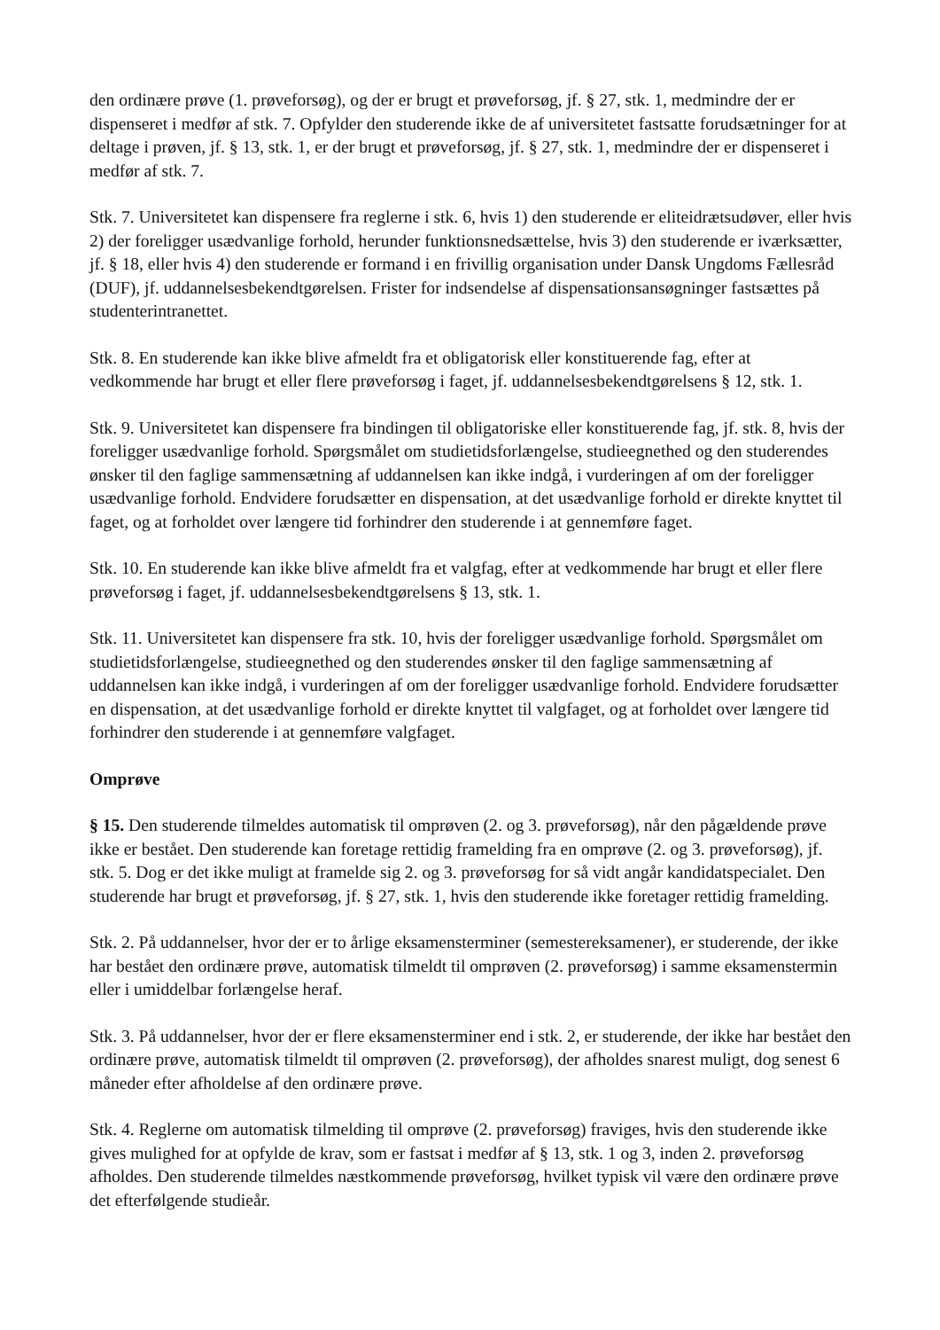den ordinære prøve (1. prøveforsøg), og der er brugt et prøveforsøg, jf. § 27, stk. 1, medmindre der er dispenseret i medfør af stk. 7. Opfylder den studerende ikke de af universitetet fastsatte forudsætninger for at deltage i prøven, jf. § 13, stk. 1, er der brugt et prøveforsøg, jf. § 27, stk. 1, medmindre der er dispenseret i medfør af stk. 7.
Stk. 7. Universitetet kan dispensere fra reglerne i stk. 6, hvis 1) den studerende er eliteidrætsudøver, eller hvis 2) der foreligger usædvanlige forhold, herunder funktionsnedsættelse, hvis 3) den studerende er iværksætter, jf. § 18, eller hvis 4) den studerende er formand i en frivillig organisation under Dansk Ungdoms Fællesråd (DUF), jf. uddannelsesbekendtgørelsen. Frister for indsendelse af dispensationsansøgninger fastsættes på studenterintranettet.
Stk. 8. En studerende kan ikke blive afmeldt fra et obligatorisk eller konstituerende fag, efter at vedkommende har brugt et eller flere prøveforsøg i faget, jf. uddannelsesbekendtgørelsens § 12, stk. 1.
Stk. 9. Universitetet kan dispensere fra bindingen til obligatoriske eller konstituerende fag, jf. stk. 8, hvis der foreligger usædvanlige forhold. Spørgsmålet om studietidsforlængelse, studieegnethed og den studerendes ønsker til den faglige sammensætning af uddannelsen kan ikke indgå, i vurderingen af om der foreligger usædvanlige forhold. Endvidere forudsætter en dispensation, at det usædvanlige forhold er direkte knyttet til faget, og at forholdet over længere tid forhindrer den studerende i at gennemføre faget.
Stk. 10. En studerende kan ikke blive afmeldt fra et valgfag, efter at vedkommende har brugt et eller flere prøveforsøg i faget, jf. uddannelsesbekendtgørelsens § 13, stk. 1.
Stk. 11. Universitetet kan dispensere fra stk. 10, hvis der foreligger usædvanlige forhold. Spørgsmålet om studietidsforlængelse, studieegnethed og den studerendes ønsker til den faglige sammensætning af uddannelsen kan ikke indgå, i vurderingen af om der foreligger usædvanlige forhold. Endvidere forudsætter en dispensation, at det usædvanlige forhold er direkte knyttet til valgfaget, og at forholdet over længere tid forhindrer den studerende i at gennemføre valgfaget.
Omprøve
§ 15. Den studerende tilmeldes automatisk til omprøven (2. og 3. prøveforsøg), når den pågældende prøve ikke er bestået. Den studerende kan foretage rettidig framelding fra en omprøve (2. og 3. prøveforsøg), jf. stk. 5. Dog er det ikke muligt at framelde sig 2. og 3. prøveforsøg for så vidt angår kandidatspecialet. Den studerende har brugt et prøveforsøg, jf. § 27, stk. 1, hvis den studerende ikke foretager rettidig framelding.
Stk. 2. På uddannelser, hvor der er to årlige eksamensterminer (semestereksamener), er studerende, der ikke har bestået den ordinære prøve, automatisk tilmeldt til omprøven (2. prøveforsøg) i samme eksamenstermin eller i umiddelbar forlængelse heraf.
Stk. 3. På uddannelser, hvor der er flere eksamensterminer end i stk. 2, er studerende, der ikke har bestået den ordinære prøve, automatisk tilmeldt til omprøven (2. prøveforsøg), der afholdes snarest muligt, dog senest 6 måneder efter afholdelse af den ordinære prøve.
Stk. 4. Reglerne om automatisk tilmelding til omprøve (2. prøveforsøg) fraviges, hvis den studerende ikke gives mulighed for at opfylde de krav, som er fastsat i medfør af § 13, stk. 1 og 3, inden 2. prøveforsøg afholdes. Den studerende tilmeldes næstkommende prøveforsøg, hvilket typisk vil være den ordinære prøve det efterfølgende studieår.